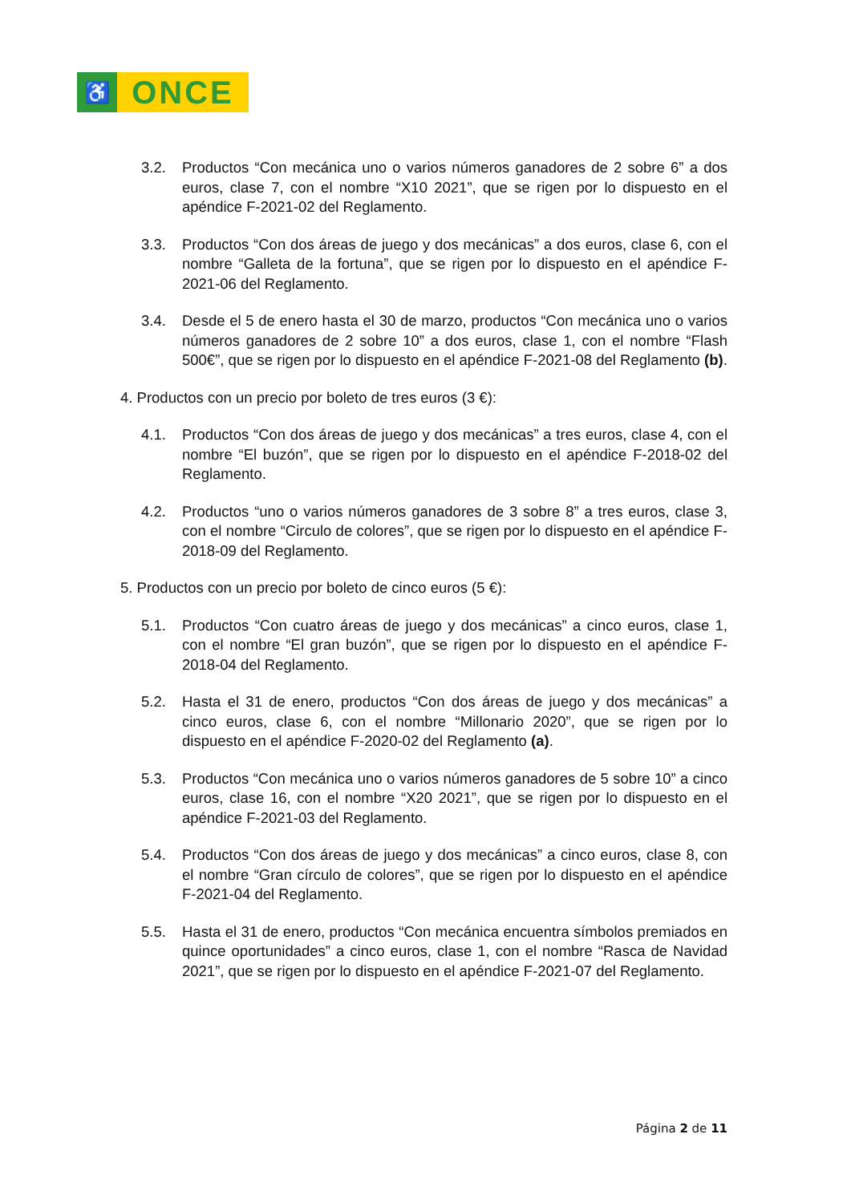♿
ONCE
3.2. Productos “Con mecánica uno o varios números ganadores de 2 sobre 6” a dos euros, clase 7, con el nombre “X10 2021”, que se rigen por lo dispuesto en el apéndice F-2021-02 del Reglamento.
3.3. Productos “Con dos áreas de juego y dos mecánicas” a dos euros, clase 6, con el nombre “Galleta de la fortuna”, que se rigen por lo dispuesto en el apéndice F-2021-06 del Reglamento.
3.4. Desde el 5 de enero hasta el 30 de marzo, productos “Con mecánica uno o varios números ganadores de 2 sobre 10” a dos euros, clase 1, con el nombre “Flash 500€”, que se rigen por lo dispuesto en el apéndice F-2021-08 del Reglamento (b).
4. Productos con un precio por boleto de tres euros (3 €):
4.1. Productos “Con dos áreas de juego y dos mecánicas” a tres euros, clase 4, con el nombre “El buzón”, que se rigen por lo dispuesto en el apéndice F-2018-02 del Reglamento.
4.2. Productos “uno o varios números ganadores de 3 sobre 8” a tres euros, clase 3, con el nombre “Circulo de colores”, que se rigen por lo dispuesto en el apéndice F-2018-09 del Reglamento.
5. Productos con un precio por boleto de cinco euros (5 €):
5.1. Productos “Con cuatro áreas de juego y dos mecánicas” a cinco euros, clase 1, con el nombre “El gran buzón”, que se rigen por lo dispuesto en el apéndice F-2018-04 del Reglamento.
5.2. Hasta el 31 de enero, productos “Con dos áreas de juego y dos mecánicas” a cinco euros, clase 6, con el nombre “Millonario 2020”, que se rigen por lo dispuesto en el apéndice F-2020-02 del Reglamento (a).
5.3. Productos “Con mecánica uno o varios números ganadores de 5 sobre 10” a cinco euros, clase 16, con el nombre “X20 2021”, que se rigen por lo dispuesto en el apéndice F-2021-03 del Reglamento.
5.4. Productos “Con dos áreas de juego y dos mecánicas” a cinco euros, clase 8, con el nombre “Gran círculo de colores”, que se rigen por lo dispuesto en el apéndice F-2021-04 del Reglamento.
5.5. Hasta el 31 de enero, productos “Con mecánica encuentra símbolos premiados en quince oportunidades” a cinco euros, clase 1, con el nombre “Rasca de Navidad 2021”, que se rigen por lo dispuesto en el apéndice F-2021-07 del Reglamento.
Página 2 de 11